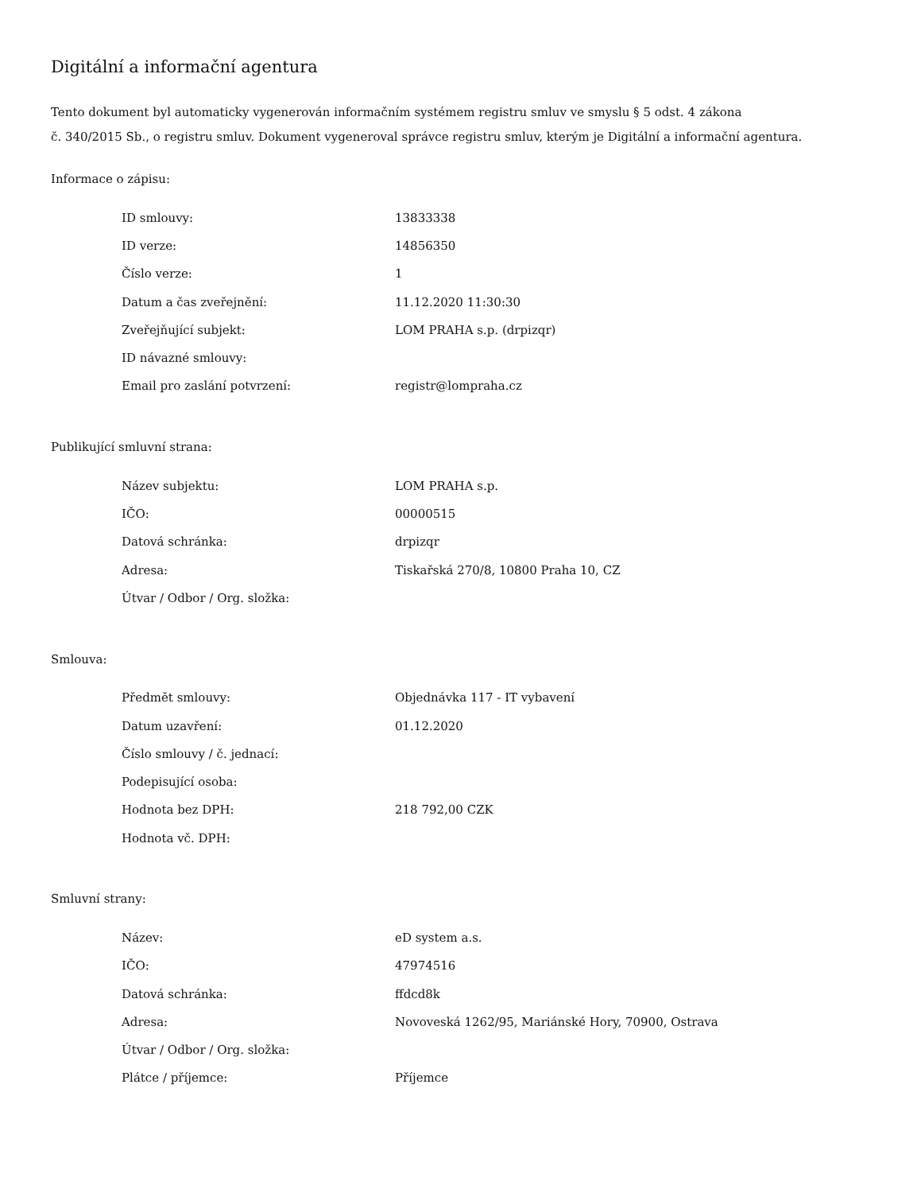Digitální a informační agentura
Tento dokument byl automaticky vygenerován informačním systémem registru smluv ve smyslu § 5 odst. 4 zákona
č. 340/2015 Sb., o registru smluv. Dokument vygeneroval správce registru smluv, kterým je Digitální a informační agentura.
Informace o zápisu:
| ID smlouvy: | 13833338 |
| ID verze: | 14856350 |
| Číslo verze: | 1 |
| Datum a čas zveřejnění: | 11.12.2020 11:30:30 |
| Zveřejňující subjekt: | LOM PRAHA s.p. (drpizqr) |
| ID návazné smlouvy: | |
| Email pro zaslání potvrzení: | registr@lompraha.cz |
Publikující smluvní strana:
| Název subjektu: | LOM PRAHA s.p. |
| IČO: | 00000515 |
| Datová schránka: | drpizqr |
| Adresa: | Tiskařská 270/8, 10800 Praha 10, CZ |
| Útvar / Odbor / Org. složka: | |
Smlouva:
| Předmět smlouvy: | Objednávka 117 - IT vybavení |
| Datum uzavření: | 01.12.2020 |
| Číslo smlouvy / č. jednací: | |
| Podepisující osoba: | |
| Hodnota bez DPH: | 218 792,00 CZK |
| Hodnota vč. DPH: | |
Smluvní strany:
| Název: | eD system a.s. |
| IČO: | 47974516 |
| Datová schránka: | ffdcd8k |
| Adresa: | Novoveská 1262/95, Mariánské Hory, 70900, Ostrava |
| Útvar / Odbor / Org. složka: | |
| Plátce / příjemce: | Příjemce |